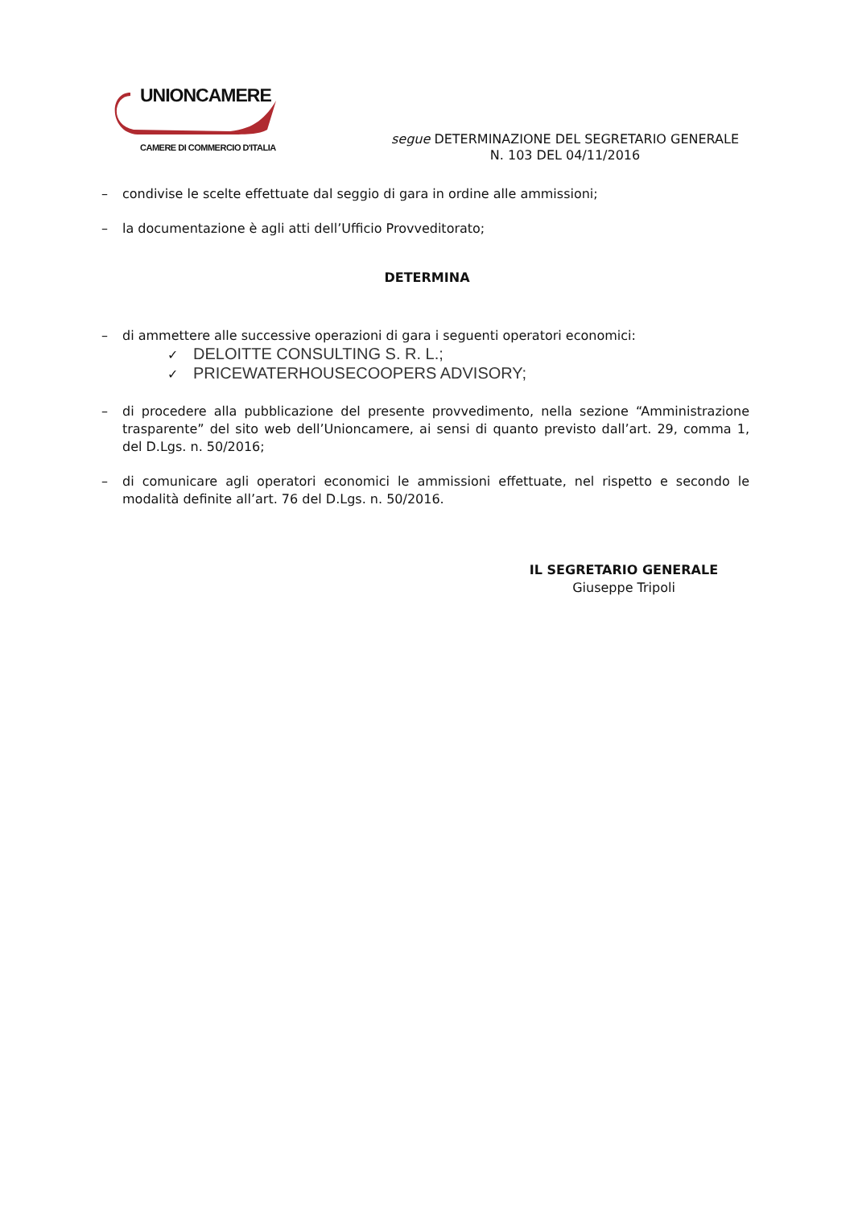UNIONCAMERE
CAMERE DI COMMERCIO D'ITALIA
segue DETERMINAZIONE DEL SEGRETARIO GENERALE
N. 103 DEL 04/11/2016
– condivise le scelte effettuate dal seggio di gara in ordine alle ammissioni;
– la documentazione è agli atti dell’Ufficio Provveditorato;
DETERMINA
– di ammettere alle successive operazioni di gara i seguenti operatori economici:
✓ DELOITTE CONSULTING S. R. L.;
✓ PRICEWATERHOUSECOOPERS ADVISORY;
– di procedere alla pubblicazione del presente provvedimento, nella sezione “Amministrazione trasparente” del sito web dell’Unioncamere, ai sensi di quanto previsto dall’art. 29, comma 1, del D.Lgs. n. 50/2016;
– di comunicare agli operatori economici le ammissioni effettuate, nel rispetto e secondo le modalità definite all’art. 76 del D.Lgs. n. 50/2016.
IL SEGRETARIO GENERALE
Giuseppe Tripoli